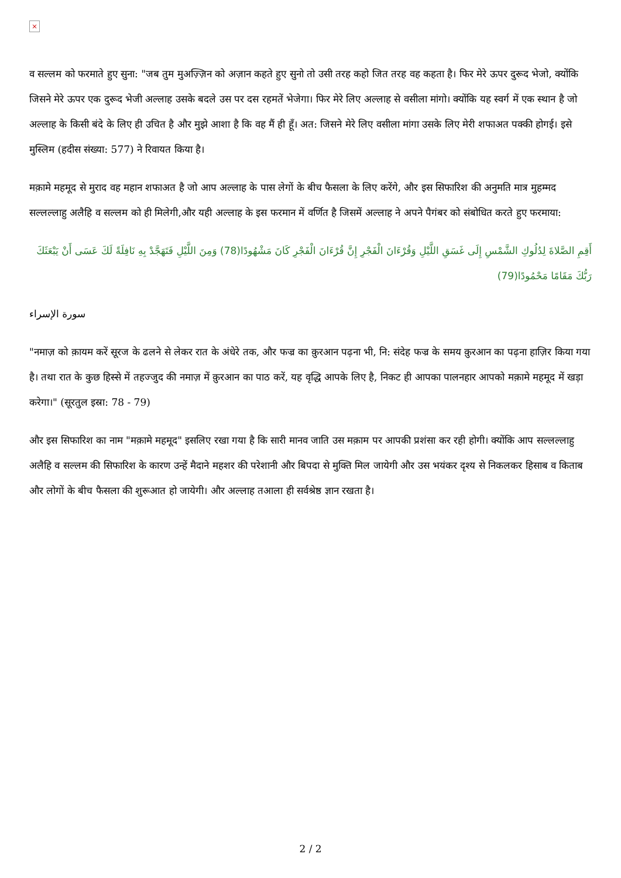×
व सल्लम को फरमाते हुए सुना: "जब तुम मुअज़्ज़िन को अज़ान कहते हुए सुनो तो उसी तरह कहो जित तरह वह कहता है। फिर मेरे ऊपर दुरूद भेजो, क्योंकि जिसने मेरे ऊपर एक दुरूद भेजी अल्लाह उसके बदले उस पर दस रहमतें भेजेगा। फिर मेरे लिए अल्लाह से वसीला मांगो। क्योंकि यह स्वर्ग में एक स्थान है जो अल्लाह के किसी बंदे के लिए ही उचित है और मुझे आशा है कि वह मैं ही हूँ। अत: जिसने मेरे लिए वसीला मांगा उसके लिए मेरी शफाअत पक्की होगई। इसे मुस्लिम (हदीस संख्या: 577) ने रिवायत किया है।
मक़ामे महमूद से मुराद वह महान शफाअत है जो आप अल्लाह के पास लेगों के बीच फैसला के लिए करेंगे, और इस सिफारिश की अनुमति मात्र मुहम्मद सल्लल्लाहु अलैहि व सल्लम को ही मिलेगी,और यही अल्लाह के इस फरमान में वर्णित है जिसमें अल्लाह ने अपने पैगंबर को संबोधित करते हुए फरमाया:
أَقِمِ الصَّلاةَ لِدُلُوكِ الشَّمْسِ إِلَى غَسَقِ اللَّيْلِ وَقُرْءَانَ الْفَجْرِ إِنَّ قُرْءَانَ الْفَجْرِ كَانَ مَشْهُودًا(78) وَمِنَ اللَّيْلِ فَتَهَجَّدْ بِهِ نَافِلَةً لَكَ عَسَى أَنْ يَبْعَثَكَ رَبُّكَ مَقَامًا مَحْمُودًا(79)
سورة الإسراء
"नमाज़ को क़ायम करें सूरज के ढलने से लेकर रात के अंधेरे तक, और फज्र का क़ुरआन पढ़ना भी, नि: संदेह फज्र के समय क़ुरआन का पढ़ना हाज़िर किया गया है। तथा रात के कुछ हिस्से में तहज्जुद की नमाज़ में क़ुरआन का पाठ करें, यह वृद्धि आपके लिए है, निकट ही आपका पालनहार आपको मक़ामे महमूद में खड़ा करेगा।" (सूरतुल इस्रा: 78 - 79)
और इस सिफारिश का नाम "मक़ामे महमूद" इसलिए रखा गया है कि सारी मानव जाति उस मक़ाम पर आपकी प्रशंसा कर रही होगी। क्योंकि आप सल्लल्लाहु अलैहि व सल्लम की सिफारिश के कारण उन्हें मैदाने महशर की परेशानी और बिपदा से मुक्ति मिल जायेगी और उस भयंकर दृश्य से निकलकर हिसाब व किताब और लोगों के बीच फैसला की शुरूआत हो जायेगी। और अल्लाह तआला ही सर्वश्रेष्ठ ज्ञान रखता है।
2 / 2